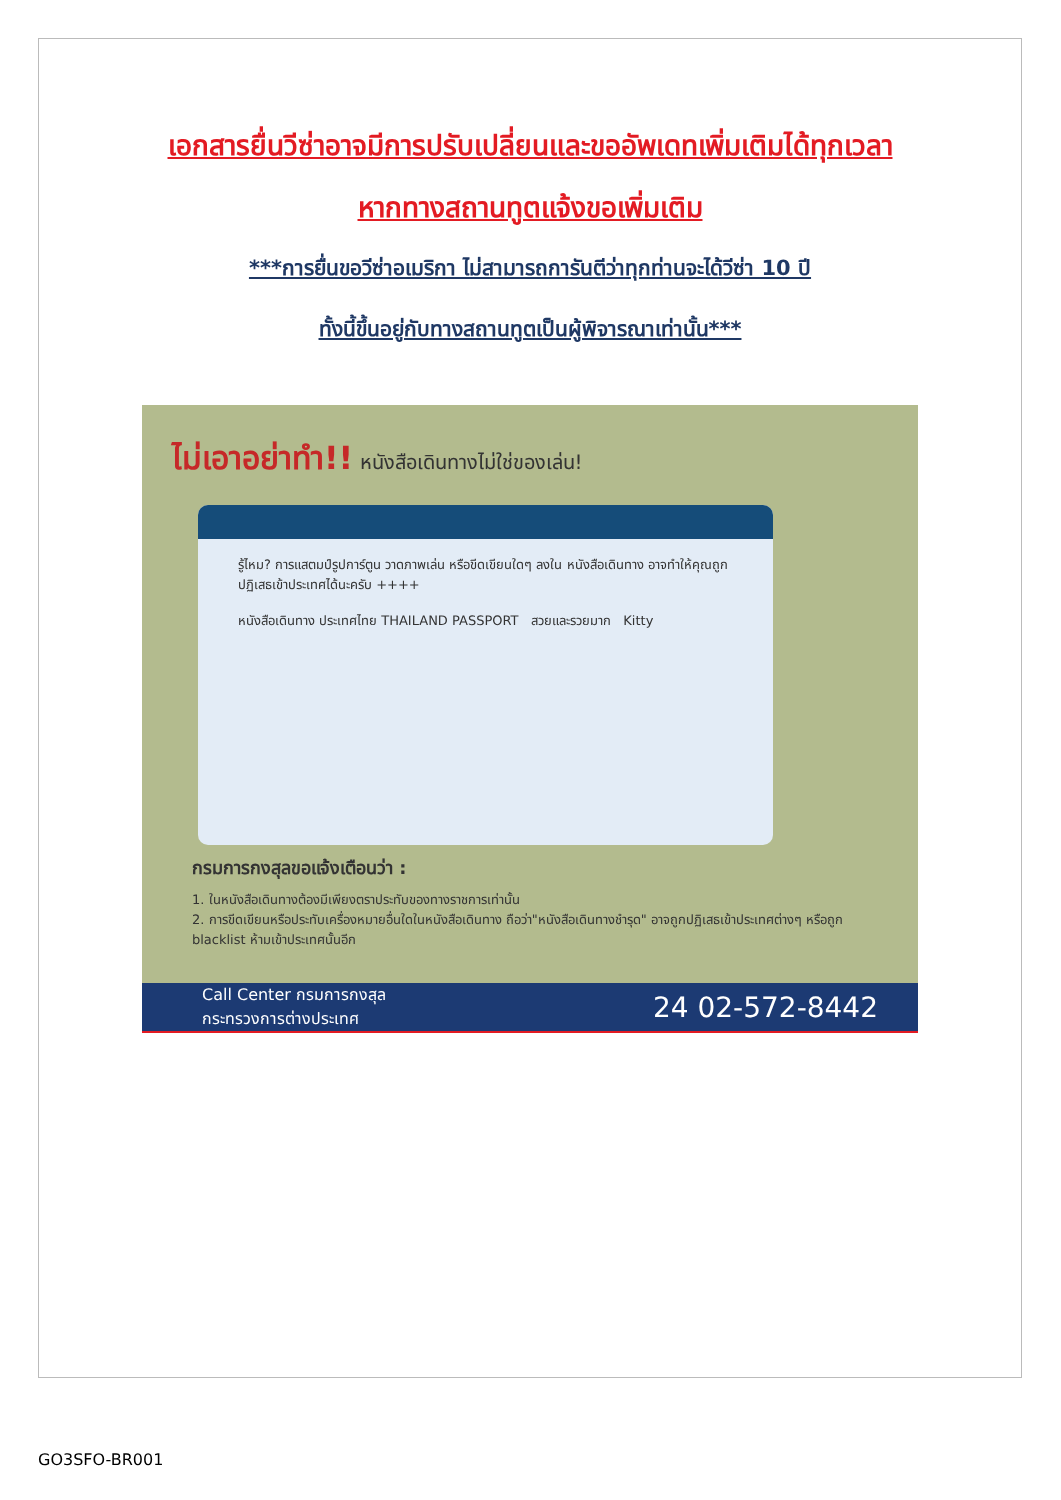เอกสารยื่นวีซ่าอาจมีการปรับเปลี่ยนและขออัพเดทเพิ่มเติมได้ทุกเวลา
หากทางสถานทูตแจ้งขอเพิ่มเติม
***การยื่นขอวีซ่าอเมริกา ไม่สามารถการันตีว่าทุกท่านจะได้วีซ่า 10 ปี
ทั้งนี้ขึ้นอยู่กับทางสถานทูตเป็นผู้พิจารณาเท่านั้น***
ไม่เอาอย่าทำ!! หนังสือเดินทางไม่ใช่ของเล่น!
รู้ไหม? การแสตมป์รูปการ์ตูน วาดภาพเล่น หรือขีดเขียนใดๆ ลงใน หนังสือเดินทาง อาจทำให้คุณถูกปฏิเสธเข้าประเทศได้นะครับ ++++
หนังสือเดินทาง ประเทศไทย THAILAND PASSPORT สวยและรวยมาก Kitty
กรมการกงสุลขอแจ้งเตือนว่า :
1. ในหนังสือเดินทางต้องมีเพียงตราประทับของทางราชการเท่านั้น
2. การขีดเขียนหรือประทับเครื่องหมายอื่นใดในหนังสือเดินทาง ถือว่า"หนังสือเดินทางชำรุด" อาจถูกปฏิเสธเข้าประเทศต่างๆ หรือถูก blacklist ห้ามเข้าประเทศนั้นอีก
Call Center กรมการกงสุล
กระทรวงการต่างประเทศ 24 02-572-8442
GO3SFO-BR001